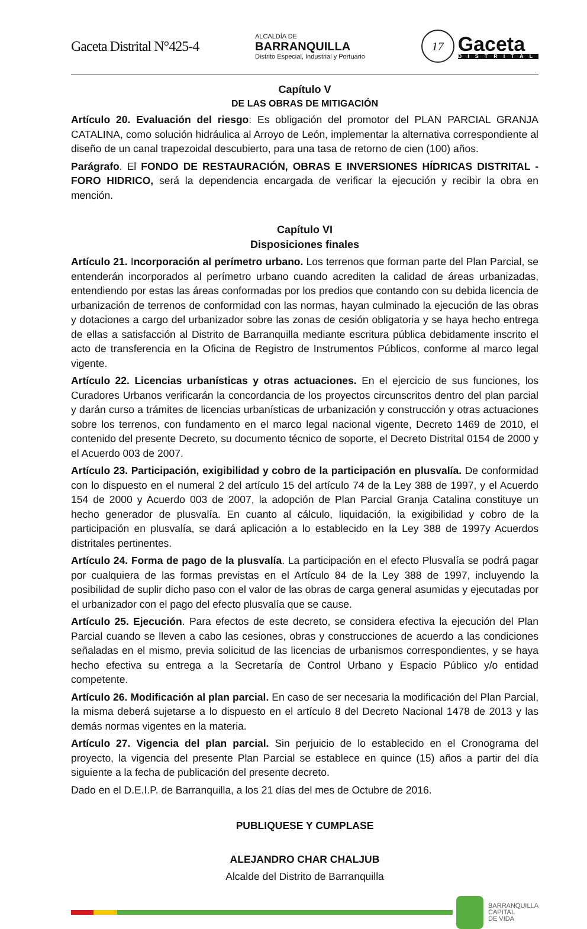Gaceta Distrital N°425-4
ALCALDÍA DE
BARRANQUILLA
Distrito Especial, Industrial y Portuario
17
Gaceta
DISTRITAL
Capítulo V
DE LAS OBRAS DE MITIGACIÓN
Artículo 20. Evaluación del riesgo: Es obligación del promotor del PLAN PARCIAL GRANJA CATALINA, como solución hidráulica al Arroyo de León, implementar la alternativa correspondiente al diseño de un canal trapezoidal descubierto, para una tasa de retorno de cien (100) años.
Parágrafo. El FONDO DE RESTAURACIÓN, OBRAS E INVERSIONES HÍDRICAS DISTRITAL - FORO HIDRICO, será la dependencia encargada de verificar la ejecución y recibir la obra en mención.
Capítulo VI
Disposiciones finales
Artículo 21. Incorporación al perímetro urbano. Los terrenos que forman parte del Plan Parcial, se entenderán incorporados al perímetro urbano cuando acrediten la calidad de áreas urbanizadas, entendiendo por estas las áreas conformadas por los predios que contando con su debida licencia de urbanización de terrenos de conformidad con las normas, hayan culminado la ejecución de las obras y dotaciones a cargo del urbanizador sobre las zonas de cesión obligatoria y se haya hecho entrega de ellas a satisfacción al Distrito de Barranquilla mediante escritura pública debidamente inscrito el acto de transferencia en la Oficina de Registro de Instrumentos Públicos, conforme al marco legal vigente.
Artículo 22. Licencias urbanísticas y otras actuaciones. En el ejercicio de sus funciones, los Curadores Urbanos verificarán la concordancia de los proyectos circunscritos dentro del plan parcial y darán curso a trámites de licencias urbanísticas de urbanización y construcción y otras actuaciones sobre los terrenos, con fundamento en el marco legal nacional vigente, Decreto 1469 de 2010, el contenido del presente Decreto, su documento técnico de soporte, el Decreto Distrital 0154 de 2000 y el Acuerdo 003 de 2007.
Artículo 23. Participación, exigibilidad y cobro de la participación en plusvalía. De conformidad con lo dispuesto en el numeral 2 del artículo 15 del artículo 74 de la Ley 388 de 1997, y el Acuerdo 154 de 2000 y Acuerdo 003 de 2007, la adopción de Plan Parcial Granja Catalina constituye un hecho generador de plusvalía. En cuanto al cálculo, liquidación, la exigibilidad y cobro de la participación en plusvalía, se dará aplicación a lo establecido en la Ley 388 de 1997y Acuerdos distritales pertinentes.
Artículo 24. Forma de pago de la plusvalía. La participación en el efecto Plusvalía se podrá pagar por cualquiera de las formas previstas en el Artículo 84 de la Ley 388 de 1997, incluyendo la posibilidad de suplir dicho paso con el valor de las obras de carga general asumidas y ejecutadas por el urbanizador con el pago del efecto plusvalía que se cause.
Artículo 25. Ejecución. Para efectos de este decreto, se considera efectiva la ejecución del Plan Parcial cuando se lleven a cabo las cesiones, obras y construcciones de acuerdo a las condiciones señaladas en el mismo, previa solicitud de las licencias de urbanismos correspondientes, y se haya hecho efectiva su entrega a la Secretaría de Control Urbano y Espacio Público y/o entidad competente.
Artículo 26. Modificación al plan parcial. En caso de ser necesaria la modificación del Plan Parcial, la misma deberá sujetarse a lo dispuesto en el artículo 8 del Decreto Nacional 1478 de 2013 y las demás normas vigentes en la materia.
Artículo 27. Vigencia del plan parcial. Sin perjuicio de lo establecido en el Cronograma del proyecto, la vigencia del presente Plan Parcial se establece en quince (15) años a partir del día siguiente a la fecha de publicación del presente decreto.
Dado en el D.E.I.P. de Barranquilla, a los 21 días del mes de Octubre de 2016.
PUBLIQUESE Y CUMPLASE
ALEJANDRO CHAR CHALJUB
Alcalde del Distrito de Barranquilla
BARRANQUILLA
CAPITAL
DE VIDA